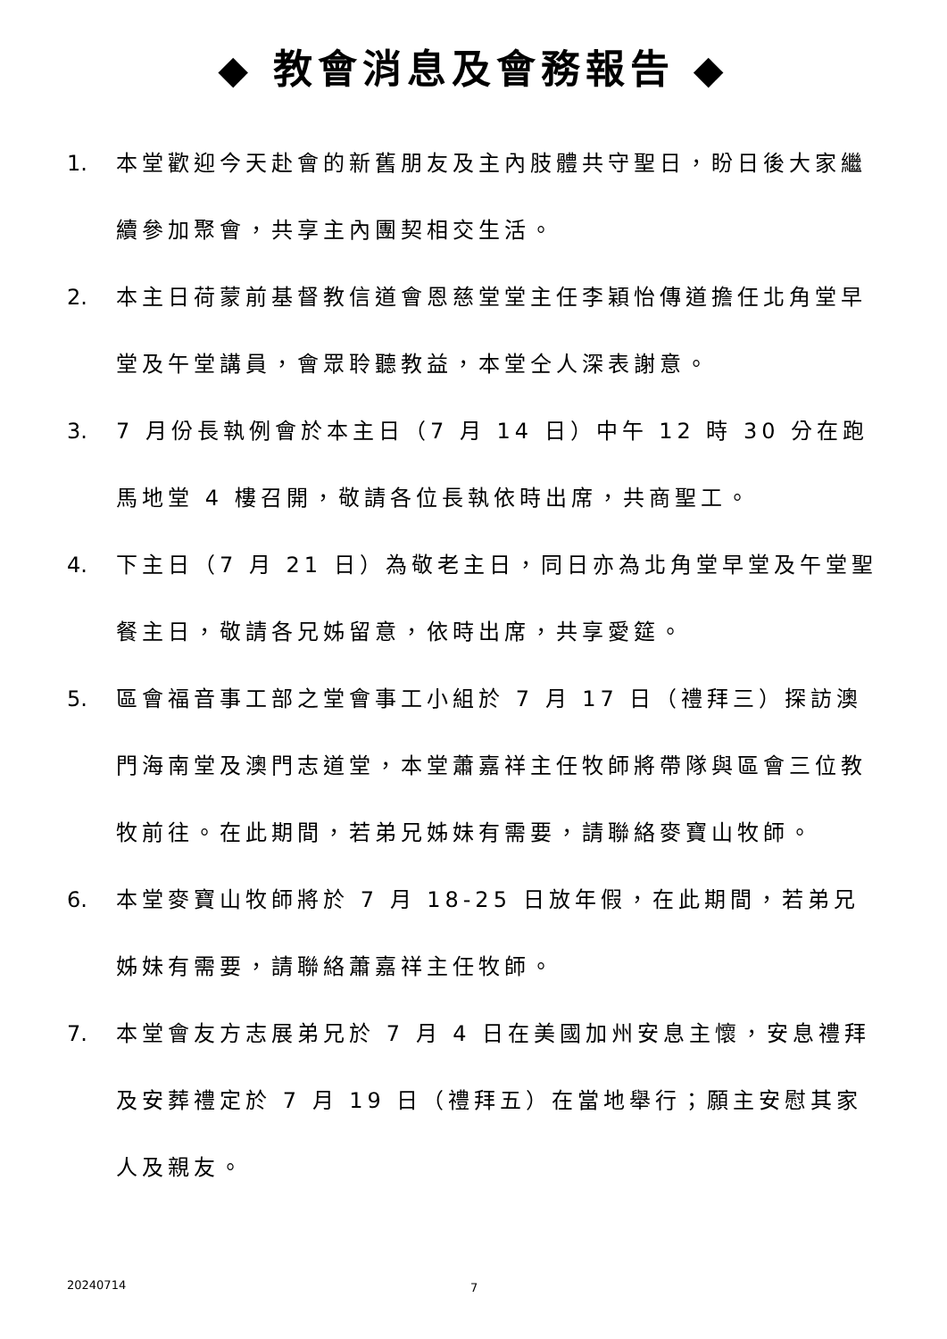◆ 教會消息及會務報告 ◆
1. 本堂歡迎今天赴會的新舊朋友及主內肢體共守聖日，盼日後大家繼續參加聚會，共享主內團契相交生活。
2. 本主日荷蒙前基督教信道會恩慈堂堂主任李穎怡傳道擔任北角堂早堂及午堂講員，會眾聆聽教益，本堂仝人深表謝意。
3. 7 月份長執例會於本主日（7 月 14 日）中午 12 時 30 分在跑馬地堂 4 樓召開，敬請各位長執依時出席，共商聖工。
4. 下主日（7 月 21 日）為敬老主日，同日亦為北角堂早堂及午堂聖餐主日，敬請各兄姊留意，依時出席，共享愛筵。
5. 區會福音事工部之堂會事工小組於 7 月 17 日（禮拜三）探訪澳門海南堂及澳門志道堂，本堂蕭嘉祥主任牧師將帶隊與區會三位教牧前往。在此期間，若弟兄姊妹有需要，請聯絡麥寶山牧師。
6. 本堂麥寶山牧師將於 7 月 18-25 日放年假，在此期間，若弟兄姊妹有需要，請聯絡蕭嘉祥主任牧師。
7. 本堂會友方志展弟兄於 7 月 4 日在美國加州安息主懷，安息禮拜及安葬禮定於 7 月 19 日（禮拜五）在當地舉行；願主安慰其家人及親友。
20240714 7